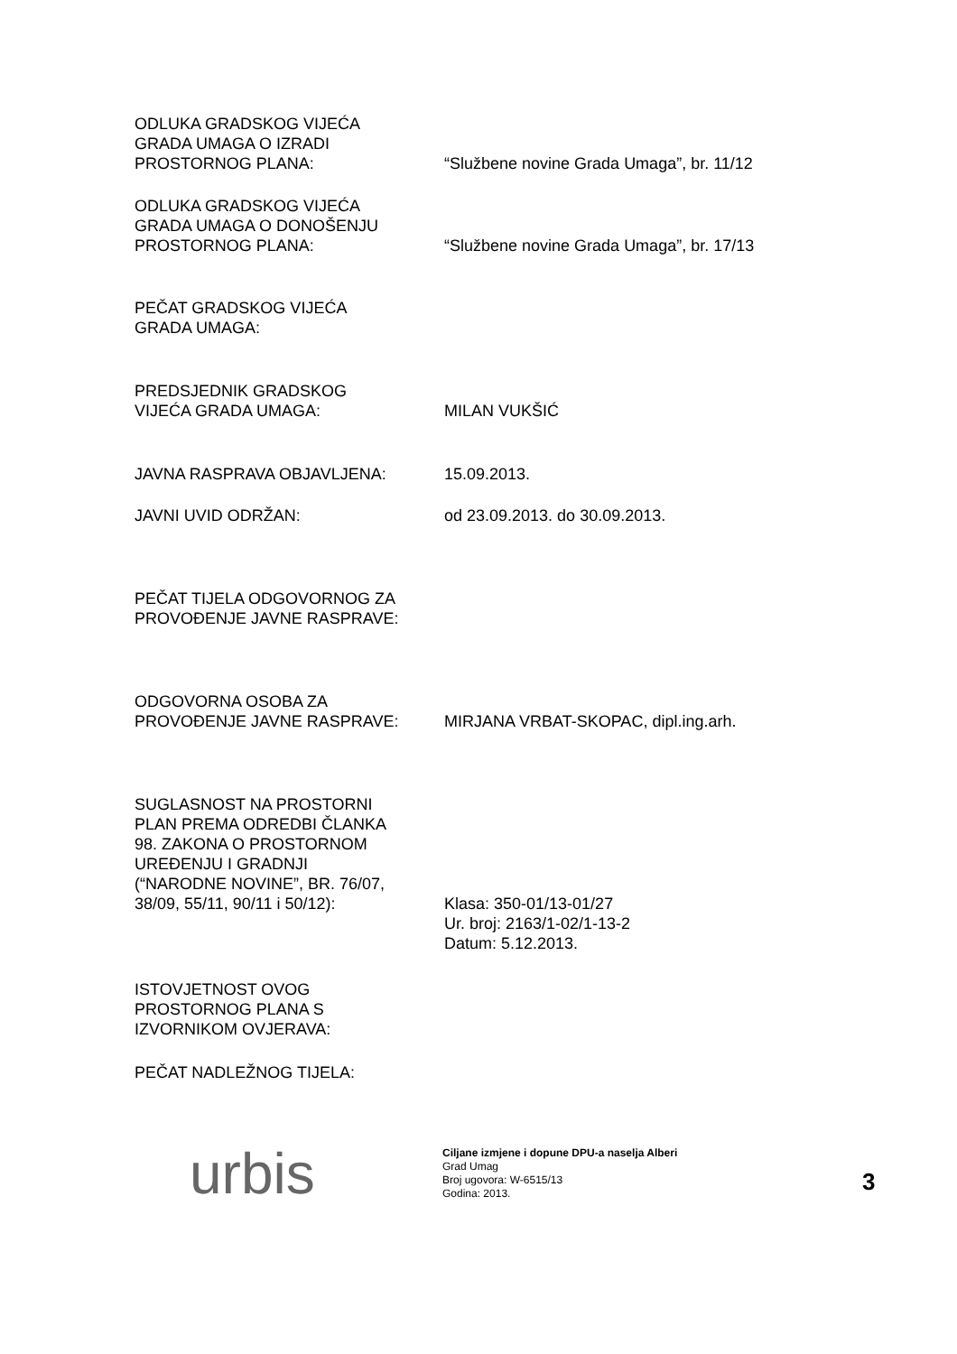ODLUKA GRADSKOG VIJEĆA
GRADA UMAGA O IZRADI
PROSTORNOG PLANA:
“Službene novine Grada Umaga”, br. 11/12
ODLUKA GRADSKOG VIJEĆA
GRADA UMAGA O DONOŠENJU
PROSTORNOG PLANA:
“Službene novine Grada Umaga”, br. 17/13
PEČAT GRADSKOG VIJEĆA
GRADA UMAGA:
PREDSJEDNIK GRADSKOG
VIJEĆA GRADA UMAGA:
MILAN VUKŠIĆ
JAVNA RASPRAVA OBJAVLJENA: 15.09.2013.
JAVNI UVID ODRŽAN: od 23.09.2013. do 30.09.2013.
PEČAT TIJELA ODGOVORNOG ZA
PROVOĐENJE JAVNE RASPRAVE:
ODGOVORNA OSOBA ZA
PROVOĐENJE JAVNE RASPRAVE:
MIRJANA VRBAT-SKOPAC, dipl.ing.arh.
SUGLASNOST NA PROSTORNI
PLAN PREMA ODREDBI ČLANKA
98. ZAKONA O PROSTORNOM
UREĐENJU I GRADNJI
(“NARODNE NOVINE”, BR. 76/07,
38/09, 55/11, 90/11 i 50/12):
Klasa: 350-01/13-01/27
Ur. broj: 2163/1-02/1-13-2
Datum: 5.12.2013.
ISTOVJETNOST OVOG
PROSTORNOG PLANA S
IZVORNIKOM OVJERAVA:
PEČAT NADLEŽNOG TIJELA:
urbis
Ciljane izmjene i dopune DPU-a naselja Alberi
Grad Umag
Broj ugovora: W-6515/13
Godina: 2013.
3